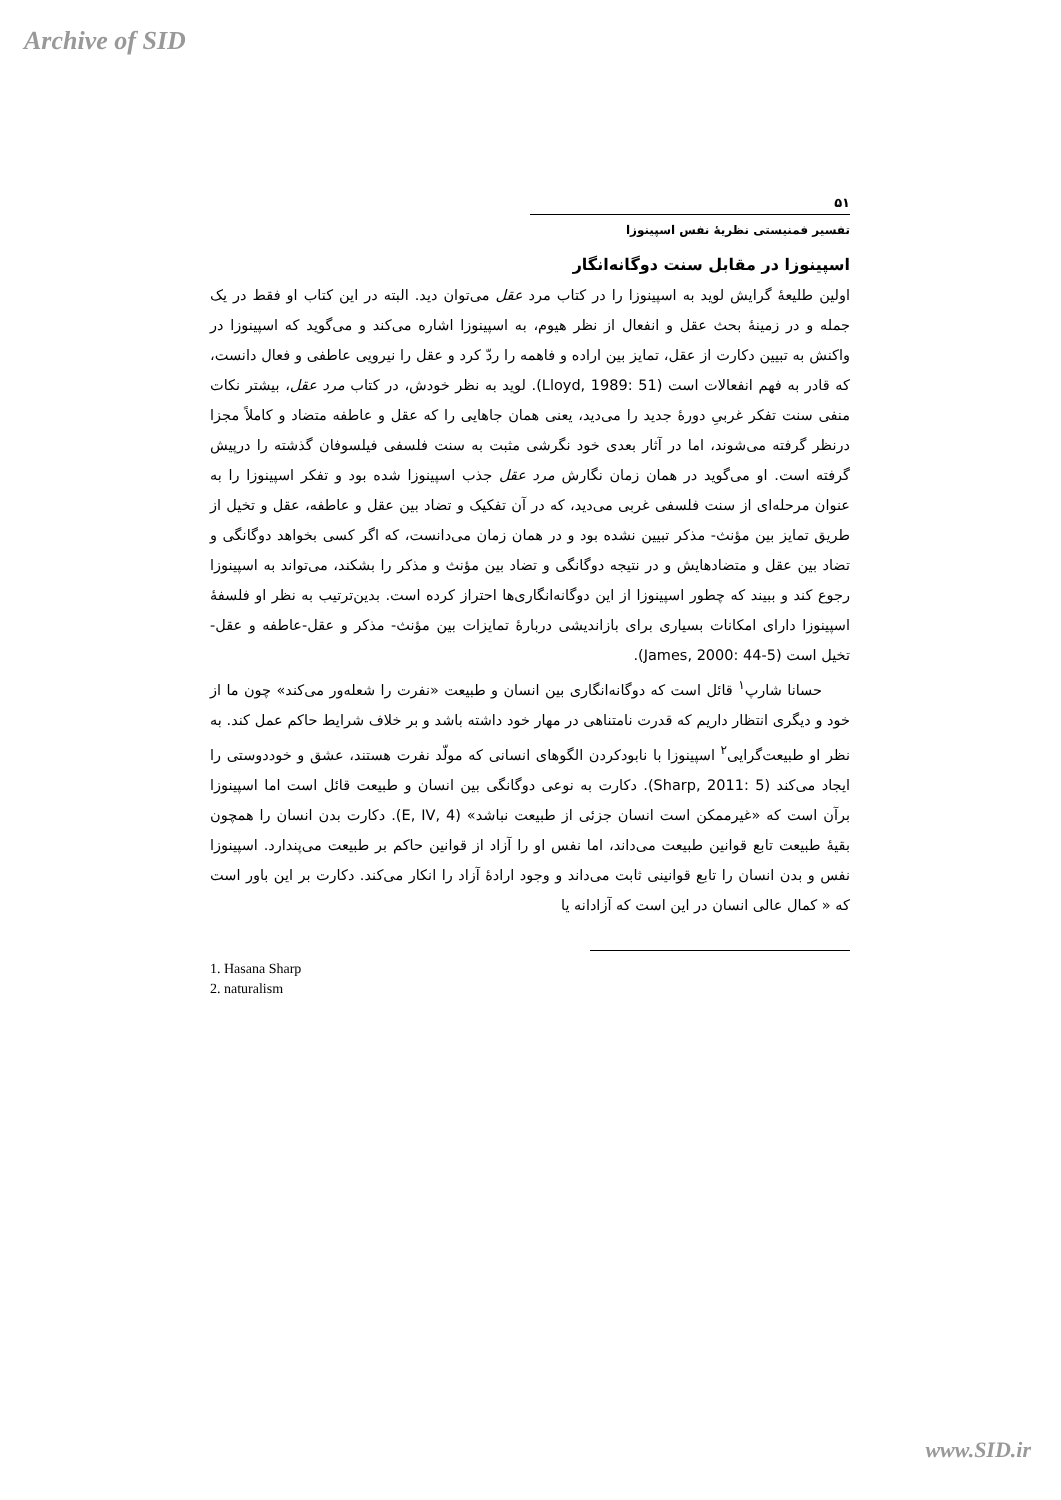Archive of SID
۵۱
تفسیر فمنیستی نظریهٔ نفس اسپینوزا
اسپینوزا در مقابل سنت دوگانه‌انگار
اولین طلیعهٔ گرایش لوید به اسپینوزا را در کتاب مرد عقل می‌توان دید. البته در این کتاب او فقط در یک جمله و در زمینهٔ بحث عقل و انفعال از نظر هیوم، به اسپینوزا اشاره می‌کند و می‌گوید که اسپینوزا در واکنش به تبیین دکارت از عقل، تمایز بین اراده و فاهمه را ردّ کرد و عقل را نیرویی عاطفی و فعال دانست، که قادر به فهم انفعالات است (Lloyd, 1989: 51). لوید به نظر خودش، در کتاب مرد عقل، بیشتر نکات منفی سنت تفکر غربیِ دورهٔ جدید را می‌دید، یعنی همان جاهایی را که عقل و عاطفه متضاد و کاملاً مجزا درنظر گرفته می‌شوند، اما در آثار بعدی خود نگرشی مثبت به سنت فلسفی فیلسوفان گذشته را درپیش گرفته است. او می‌گوید در همان زمان نگارش مرد عقل جذب اسپینوزا شده بود و تفکر اسپینوزا را به عنوان مرحله‌ای از سنت فلسفی غربی می‌دید، که در آن تفکیک و تضاد بین عقل و عاطفه، عقل و تخیل از طریق تمایز بین مؤنث- مذکر تبیین نشده بود و در همان زمان می‌دانست، که اگر کسی بخواهد دوگانگی و تضاد بین عقل و متضادهایش و در نتیجه دوگانگی و تضاد بین مؤنث و مذکر را بشکند، می‌تواند به اسپینوزا رجوع کند و ببیند که چطور اسپینوزا از این دوگانه‌انگاری‌ها احتراز کرده است. بدین‌ترتیب به نظر او فلسفهٔ اسپینوزا دارای امکانات بسیاری برای بازاندیشی دربارهٔ تمایزات بین مؤنث- مذکر و عقل-عاطفه و عقل-تخیل است (James, 2000: 44-5).
حسانا شارپ<sup>۱</sup> قائل است که دوگانه‌انگاری بین انسان و طبیعت «نفرت را شعله‌ور می‌کند» چون ما از خود و دیگری انتظار داریم که قدرت نامتناهی در مهار خود داشته باشد و بر خلاف شرایط حاکم عمل کند. به نظر او طبیعت‌گرایی<sup>۲</sup> اسپینوزا با نابودکردن الگوهای انسانی که مولّد نفرت هستند، عشق و خوددوستی را ایجاد می‌کند (Sharp, 2011: 5). دکارت به نوعی دوگانگی بین انسان و طبیعت قائل است اما اسپینوزا برآن است که «غیرممکن است انسان جزئی از طبیعت نباشد» (E, IV, 4). دکارت بدن انسان را همچون بقیهٔ طبیعت تابع قوانین طبیعت می‌داند، اما نفس او را آزاد از قوانین حاکم بر طبیعت می‌پندارد. اسپینوزا نفس و بدن انسان را تابع قوانینی ثابت می‌داند و وجود ارادهٔ آزاد را انکار می‌کند. دکارت بر این باور است که « کمال عالی انسان در این است که آزادانه یا
1. Hasana Sharp
2. naturalism
www.SID.ir